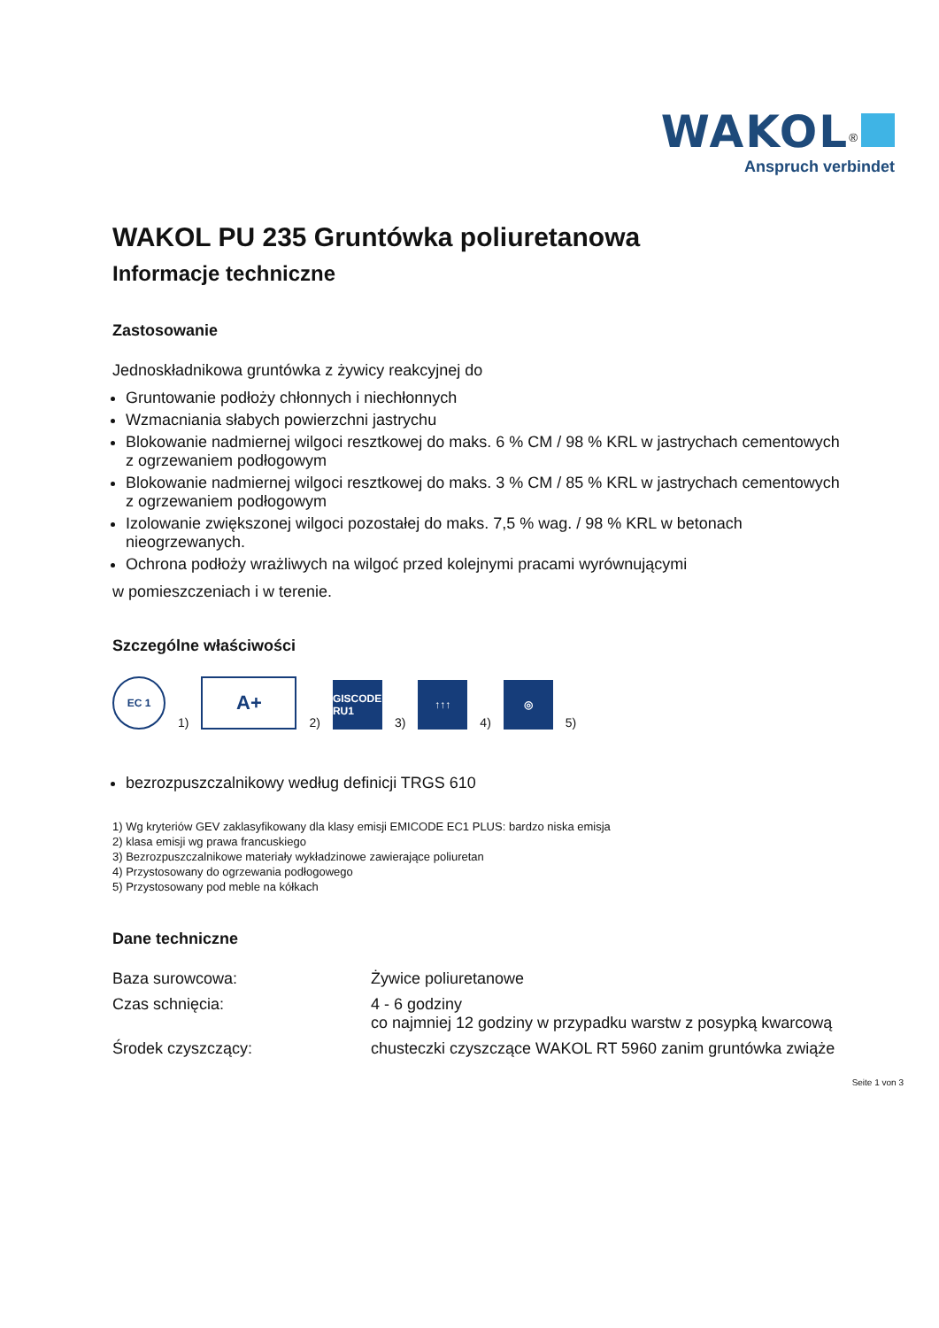WAKOL<sup>®</sup>
Anspruch verbindet
WAKOL PU 235 Gruntówka poliuretanowa
Informacje techniczne
Zastosowanie
Jednoskładnikowa gruntówka z żywicy reakcyjnej do
Gruntowanie podłoży chłonnych i niechłonnych
Wzmacniania słabych powierzchni jastrychu
Blokowanie nadmiernej wilgoci resztkowej do maks. 6 % CM / 98 % KRL w jastrychach cementowych z ogrzewaniem podłogowym
Blokowanie nadmiernej wilgoci resztkowej do maks. 3 % CM / 85 % KRL w jastrychach cementowych z ogrzewaniem podłogowym
Izolowanie zwiększonej wilgoci pozostałej do maks. 7,5 % wag. / 98 % KRL w betonach nieogrzewanych.
Ochrona podłoży wrażliwych na wilgoć przed kolejnymi pracami wyrównującymi
w pomieszczeniach i w terenie.
Szczególne właściwości
EC 1
1)
A+
2)
GISCODE RU1
3)
↑↑↑
4)
◎
5)
bezrozpuszczalnikowy według definicji TRGS 610
1) Wg kryteriów GEV zaklasyfikowany dla klasy emisji EMICODE EC1 PLUS: bardzo niska emisja
2) klasa emisji wg prawa francuskiego
3) Bezrozpuszczalnikowe materiały wykładzinowe zawierające poliuretan
4) Przystosowany do ogrzewania podłogowego
5) Przystosowany pod meble na kółkach
Dane techniczne
| Baza surowcowa: | Żywice poliuretanowe |
| Czas schnięcia: | 4 - 6 godziny co najmniej 12 godziny w przypadku warstw z posypką kwarcową |
| Środek czyszczący: | chusteczki czyszczące WAKOL RT 5960 zanim gruntówka zwiąże |
Seite 1 von 3